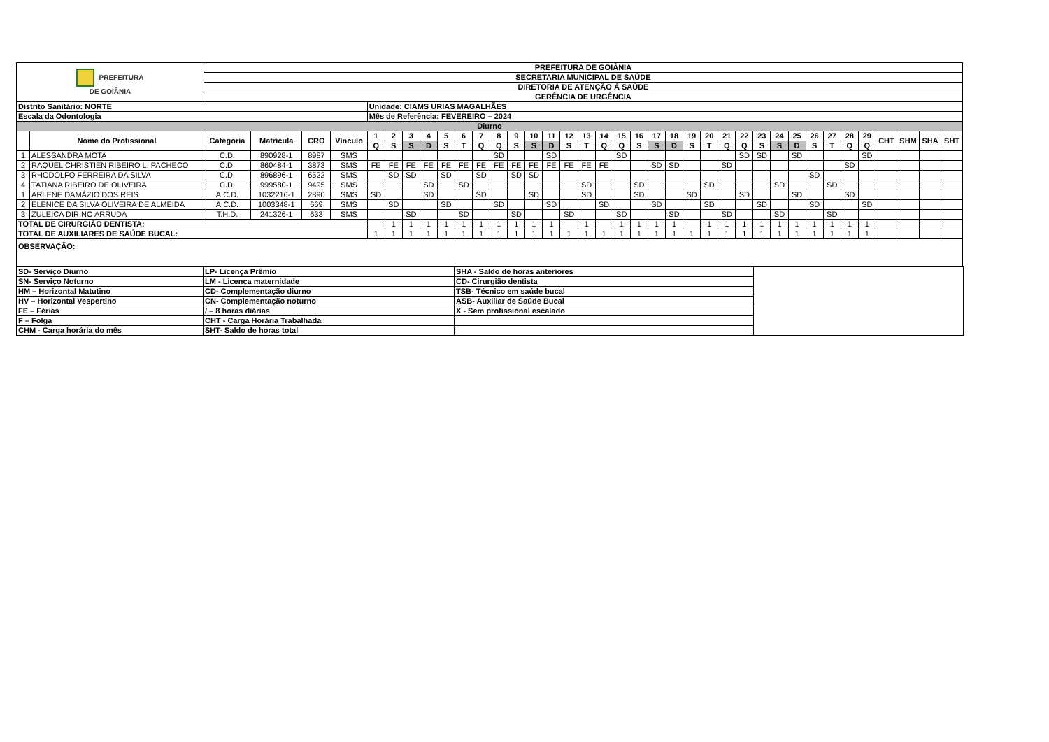| PREFEITURA DE GOIÂNIA | | PREFEITURA DE GOIÂNIA | | | | | | | | | | | | | | | | | | | | | | | | | | | | | | | | | | | | |
| | | SECRETARIA MUNICIPAL DE SAÚDE | | | | | | | | | | | | | | | | | | | | | | | | | | | | | | | | | | | | |
| | | DIRETORIA DE ATENÇÃO À SAÚDE | | | | | | | | | | | | | | | | | | | | | | | | | | | | | | | | | | | | |
| | | GERÊNCIA DE URGÊNCIA | | | | | | | | | | | | | | | | | | | | | | | | | | | | | | | | | | | | |
| Distrito Sanitário: NORTE | | | | | | Unidade: CIAMS URIAS MAGALHÃES | | | | | | | | | | | | | | | | | | | | | | | | | | | | | | | | |
| Escala da Odontologia | | | | | | Mês de Referência: FEVEREIRO – 2024 | | | | | | | | | | | | | | | | | | | | | | | | | | | | | | | | |
| Diurno | | | | | | | | | | | | | | | | | | | | | | | | | | | | | | | | | | | | | | |
| | Nome do Profissional | Categoria | Matricula | CRO | Vínculo | 1 | 2 | 3 | 4 | 5 | 6 | 7 | 8 | 9 | 10 | 11 | 12 | 13 | 14 | 15 | 16 | 17 | 18 | 19 | 20 | 21 | 22 | 23 | 24 | 25 | 26 | 27 | 28 | 29 | CHT | SHM | SHA | SHT |
| | | | | | | Q | S | S | D | S | T | Q | Q | S | S | D | S | T | Q | Q | S | S | D | S | T | Q | Q | S | S | D | S | T | Q | Q | | | | |
| 1 | ALESSANDRA MOTA | C.D. | 890928-1 | 8987 | SMS | | | | | | | | SD | | | SD | | | | SD | | | | | | | SD | SD | | SD | | | | SD | | | | |
| 2 | RAQUEL CHRISTIEN RIBEIRO L. PACHECO | C.D. | 860484-1 | 3873 | SMS | FE | FE | FE | FE | FE | FE | FE | FE | FE | FE | FE | FE | FE | FE | | | SD | SD | | | SD | | | | | | | SD | | | | | |
| 3 | RHODOLFO FERREIRA DA SILVA | C.D. | 896896-1 | 6522 | SMS | | SD | SD | | SD | | SD | | SD | SD | | | | | | | | | | | | | | | | SD | | | | | | | |
| 4 | TATIANA RIBEIRO DE OLIVEIRA | C.D. | 999580-1 | 9495 | SMS | | | | SD | | SD | | | | | | | SD | | | SD | | | | SD | | | | SD | | | SD | | | | | | |
| 1 | ARLENE DAMÁZIO DOS REIS | A.C.D. | 1032216-1 | 2890 | SMS | SD | | | SD | | | SD | | | SD | | | SD | | | SD | | | SD | | | SD | | | SD | | | SD | | | | | |
| 2 | ELENICE DA SILVA OLIVEIRA DE ALMEIDA | A.C.D. | 1003348-1 | 669 | SMS | | SD | | | SD | | | SD | | | SD | | | SD | | | SD | | | SD | | | SD | | | SD | | | SD | | | | |
| 3 | ZULEICA DIRINO ARRUDA | T.H.D. | 241326-1 | 633 | SMS | | | SD | | | SD | | | SD | | | SD | | | SD | | | SD | | | SD | | | SD | | | SD | | | | | | |
| TOTAL DE CIRURGIÃO DENTISTA: | | | | | | | 1 | 1 | 1 | 1 | 1 | 1 | 1 | 1 | 1 | 1 | | 1 | | 1 | 1 | 1 | 1 | | 1 | 1 | 1 | 1 | 1 | 1 | 1 | 1 | 1 | 1 | | | | |
| TOTAL DE AUXILIARES DE SAÚDE BUCAL: | | | | | | 1 | 1 | 1 | 1 | 1 | 1 | 1 | 1 | 1 | 1 | 1 | 1 | 1 | 1 | 1 | 1 | 1 | 1 | 1 | 1 | 1 | 1 | 1 | 1 | 1 | 1 | 1 | 1 | 1 | | | | |
| OBSERVAÇÃO: | | | | | | | | | | | | | | | | | | | | | | | | | | | | | | | | | | | | | | |
| SD- Serviço Diurno | LP- Licença Prêmio | SHA - Saldo de horas anteriores | |
| SN- Serviço Noturno | LM - Licença maternidade | CD- Cirurgião dentista | |
| HM – Horizontal Matutino | CD- Complementação diurno | TSB- Técnico em saúde bucal | |
| HV – Horizontal Vespertino | CN- Complementação noturno | ASB- Auxiliar de Saúde Bucal | |
| FE – Férias | / – 8 horas diárias | X - Sem profissional escalado | |
| F – Folga | CHT - Carga Horária Trabalhada | | |
| CHM - Carga horária do mês | SHT- Saldo de horas total | | |